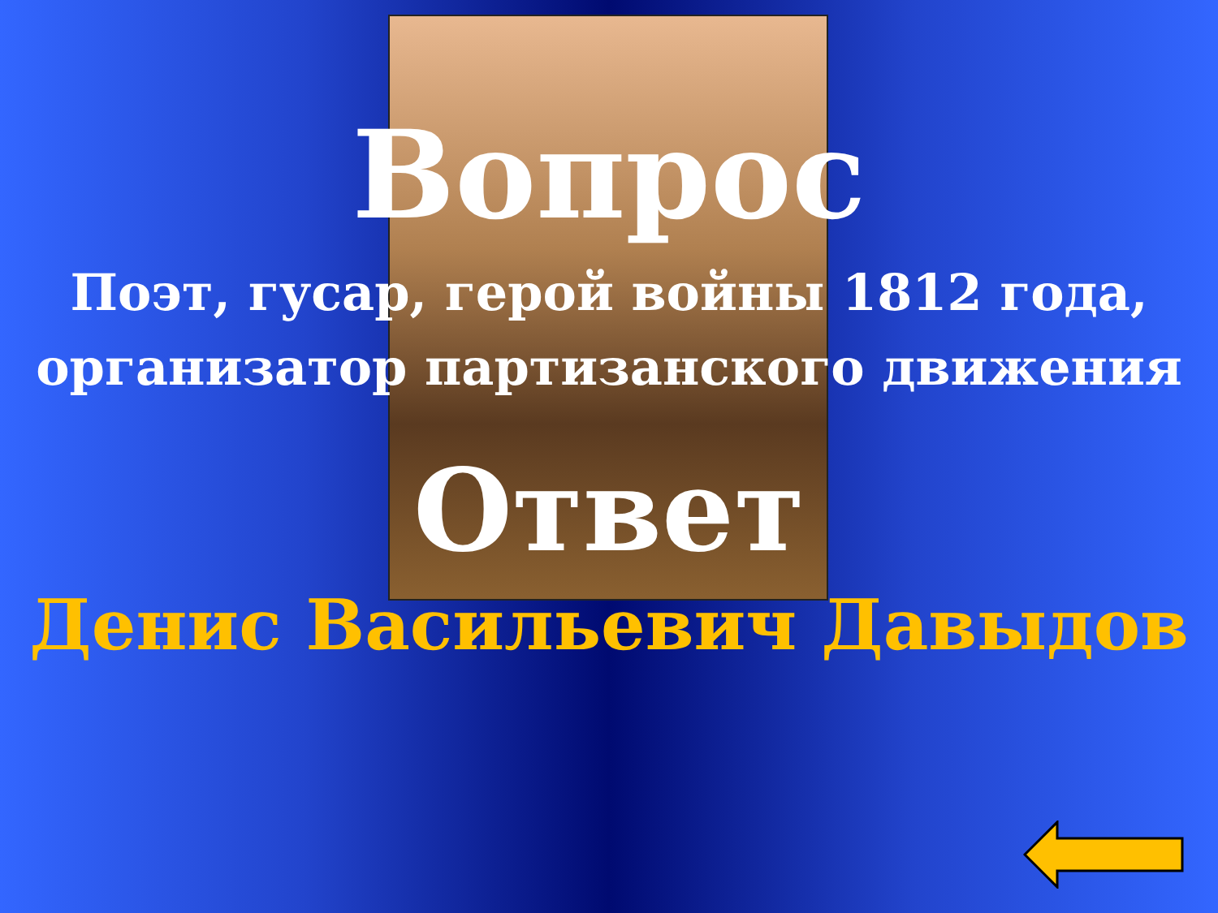Вопрос
Поэт, гусар, герой войны 1812 года, организатор партизанского движения
Ответ
Денис Васильевич Давыдов